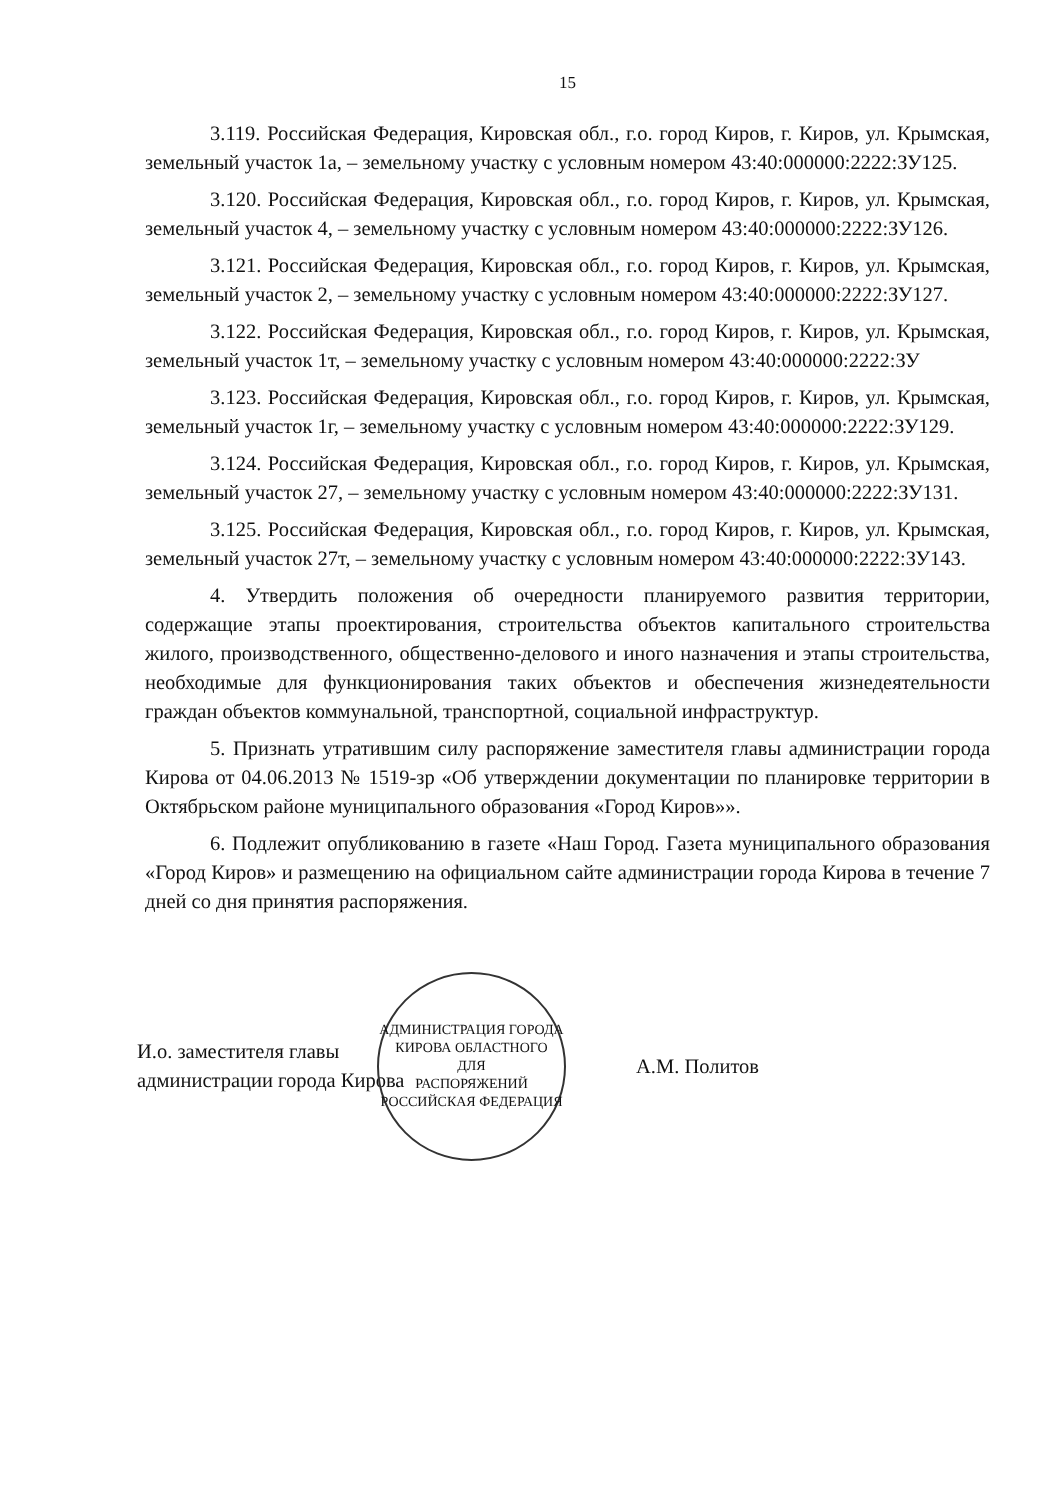15
3.119. Российская Федерация, Кировская обл., г.о. город Киров, г. Киров, ул. Крымская, земельный участок 1а, – земельному участку с условным номером 43:40:000000:2222:ЗУ125.
3.120. Российская Федерация, Кировская обл., г.о. город Киров, г. Киров, ул. Крымская, земельный участок 4, – земельному участку с условным номером 43:40:000000:2222:ЗУ126.
3.121. Российская Федерация, Кировская обл., г.о. город Киров, г. Киров, ул. Крымская, земельный участок 2, – земельному участку с условным номером 43:40:000000:2222:ЗУ127.
3.122. Российская Федерация, Кировская обл., г.о. город Киров, г. Киров, ул. Крымская, земельный участок 1т, – земельному участку с условным номером 43:40:000000:2222:ЗУ
3.123. Российская Федерация, Кировская обл., г.о. город Киров, г. Киров, ул. Крымская, земельный участок 1г, – земельному участку с условным номером 43:40:000000:2222:ЗУ129.
3.124. Российская Федерация, Кировская обл., г.о. город Киров, г. Киров, ул. Крымская, земельный участок 27, – земельному участку с условным номером 43:40:000000:2222:ЗУ131.
3.125. Российская Федерация, Кировская обл., г.о. город Киров, г. Киров, ул. Крымская, земельный участок 27т, – земельному участку с условным номером 43:40:000000:2222:ЗУ143.
4. Утвердить положения об очередности планируемого развития территории, содержащие этапы проектирования, строительства объектов капитального строительства жилого, производственного, общественно-делового и иного назначения и этапы строительства, необходимые для функционирования таких объектов и обеспечения жизнедеятельности граждан объектов коммунальной, транспортной, социальной инфраструктур.
5. Признать утратившим силу распоряжение заместителя главы администрации города Кирова от 04.06.2013 № 1519-зр «Об утверждении документации по планировке территории в Октябрьском районе муниципального образования «Город Киров»».
6. Подлежит опубликованию в газете «Наш Город. Газета муниципального образования «Город Киров» и размещению на официальном сайте администрации города Кирова в течение 7 дней со дня принятия распоряжения.
И.о. заместителя главы
администрации города Кирова
АДМИНИСТРАЦИЯ ГОРОДА КИРОВА ОБЛАСТНОГО
ДЛЯ
РАСПОРЯЖЕНИЙ
РОССИЙСКАЯ ФЕДЕРАЦИЯ
А.М. Политов